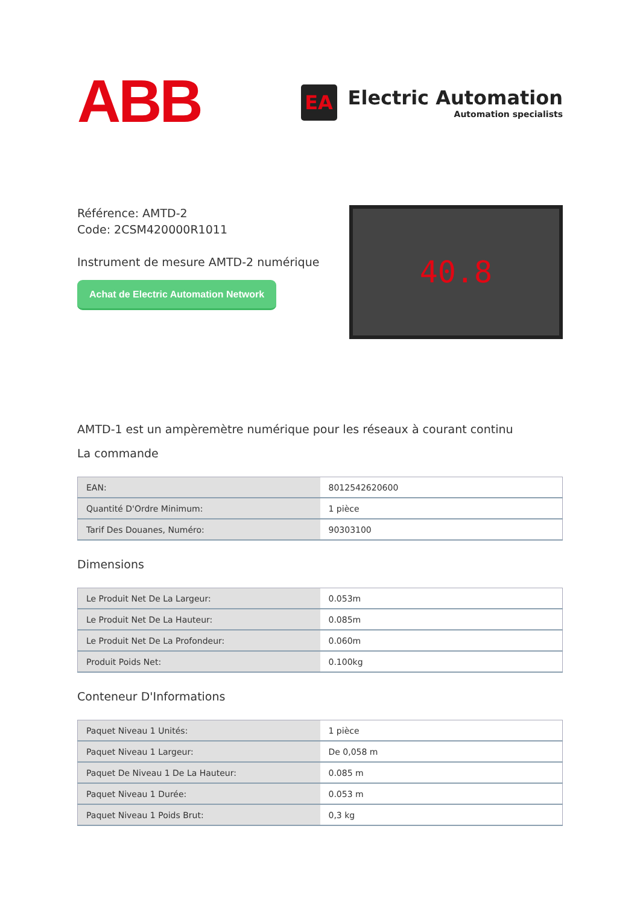ABB
EA
Electric Automation
Automation specialists
Référence: AMTD-2
Code: 2CSM420000R1011
Instrument de mesure AMTD-2 numérique
Achat de Electric Automation Network
40.8
AMTD-1 est un ampèremètre numérique pour les réseaux à courant continu
La commande
| EAN: | 8012542620600 |
| Quantité D'Ordre Minimum: | 1 pièce |
| Tarif Des Douanes, Numéro: | 90303100 |
Dimensions
| Le Produit Net De La Largeur: | 0.053m |
| Le Produit Net De La Hauteur: | 0.085m |
| Le Produit Net De La Profondeur: | 0.060m |
| Produit Poids Net: | 0.100kg |
Conteneur D'Informations
| Paquet Niveau 1 Unités: | 1 pièce |
| Paquet Niveau 1 Largeur: | De 0,058 m |
| Paquet De Niveau 1 De La Hauteur: | 0.085 m |
| Paquet Niveau 1 Durée: | 0.053 m |
| Paquet Niveau 1 Poids Brut: | 0,3 kg |